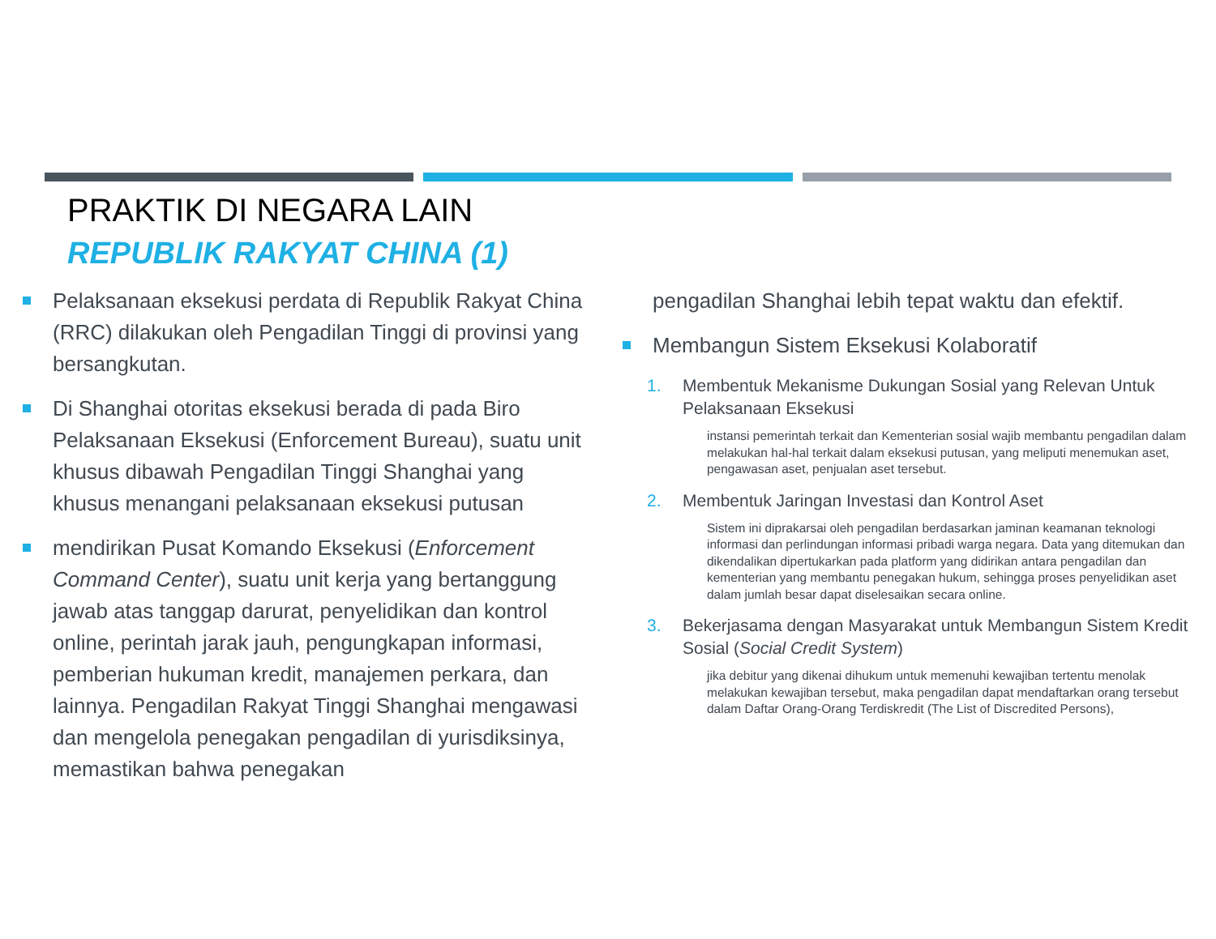PRAKTIK DI NEGARA LAIN
REPUBLIK RAKYAT CHINA (1)
Pelaksanaan eksekusi perdata di Republik Rakyat China (RRC) dilakukan oleh Pengadilan Tinggi di provinsi yang bersangkutan.
Di Shanghai otoritas eksekusi berada di pada Biro Pelaksanaan Eksekusi (Enforcement Bureau), suatu unit khusus dibawah Pengadilan Tinggi Shanghai yang khusus menangani pelaksanaan eksekusi putusan
mendirikan Pusat Komando Eksekusi (Enforcement Command Center), suatu unit kerja yang bertanggung jawab atas tanggap darurat, penyelidikan dan kontrol online, perintah jarak jauh, pengungkapan informasi, pemberian hukuman kredit, manajemen perkara, dan lainnya. Pengadilan Rakyat Tinggi Shanghai mengawasi dan mengelola penegakan pengadilan di yurisdiksinya, memastikan bahwa penegakan
pengadilan Shanghai lebih tepat waktu dan efektif.
Membangun Sistem Eksekusi Kolaboratif
1. Membentuk Mekanisme Dukungan Sosial yang Relevan Untuk Pelaksanaan Eksekusi
instansi pemerintah terkait dan Kementerian sosial wajib membantu pengadilan dalam melakukan hal-hal terkait dalam eksekusi putusan, yang meliputi menemukan aset, pengawasan aset, penjualan aset tersebut.
2. Membentuk Jaringan Investasi dan Kontrol Aset
Sistem ini diprakarsai oleh pengadilan berdasarkan jaminan keamanan teknologi informasi dan perlindungan informasi pribadi warga negara. Data yang ditemukan dan dikendalikan dipertukarkan pada platform yang didirikan antara pengadilan dan kementerian yang membantu penegakan hukum, sehingga proses penyelidikan aset dalam jumlah besar dapat diselesaikan secara online.
3. Bekerjasama dengan Masyarakat untuk Membangun Sistem Kredit Sosial (Social Credit System)
jika debitur yang dikenai dihukum untuk memenuhi kewajiban tertentu menolak melakukan kewajiban tersebut, maka pengadilan dapat mendaftarkan orang tersebut dalam Daftar Orang-Orang Terdiskredit (The List of Discredited Persons),